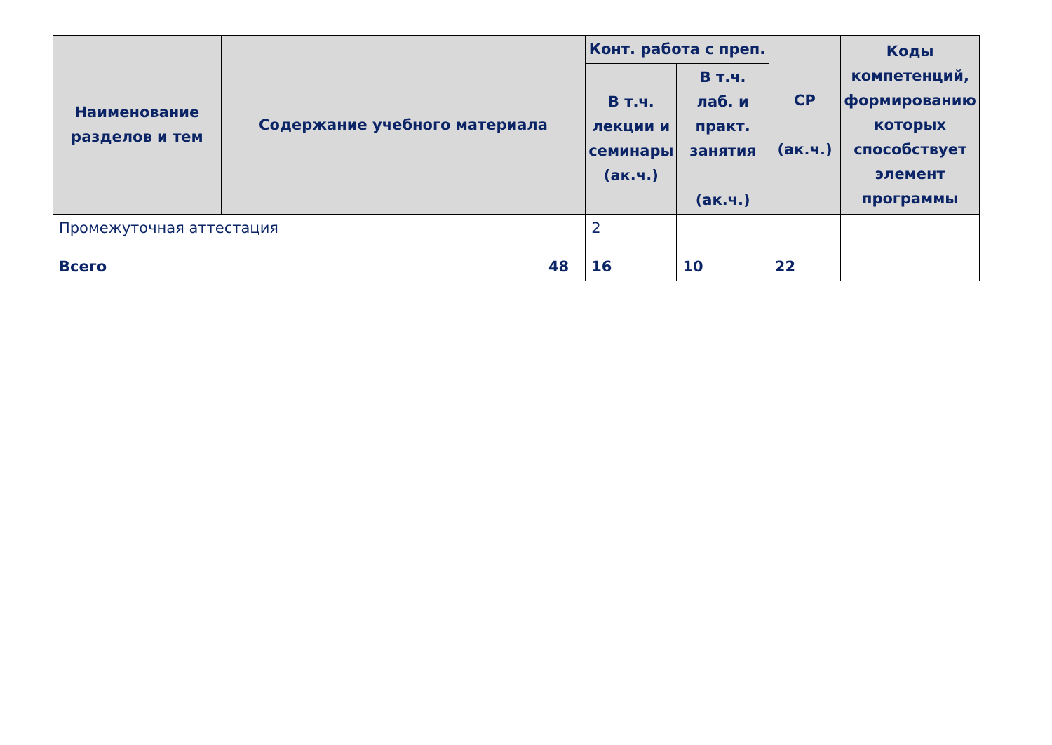| Наименование разделов и тем | Содержание учебного материала | Конт. работа с преп. | | СР (ак.ч.) | Коды компетенций, формированию которых способствует элемент программы |
| --- | --- | --- | --- | --- | --- |
| | | В т.ч. лекции и семинары (ак.ч.) | В т.ч. лаб. и практ. занятия (ак.ч.) | | |
| Промежуточная аттестация | | 2 | | | |
| 48 Всего | | 16 | 10 | 22 | |